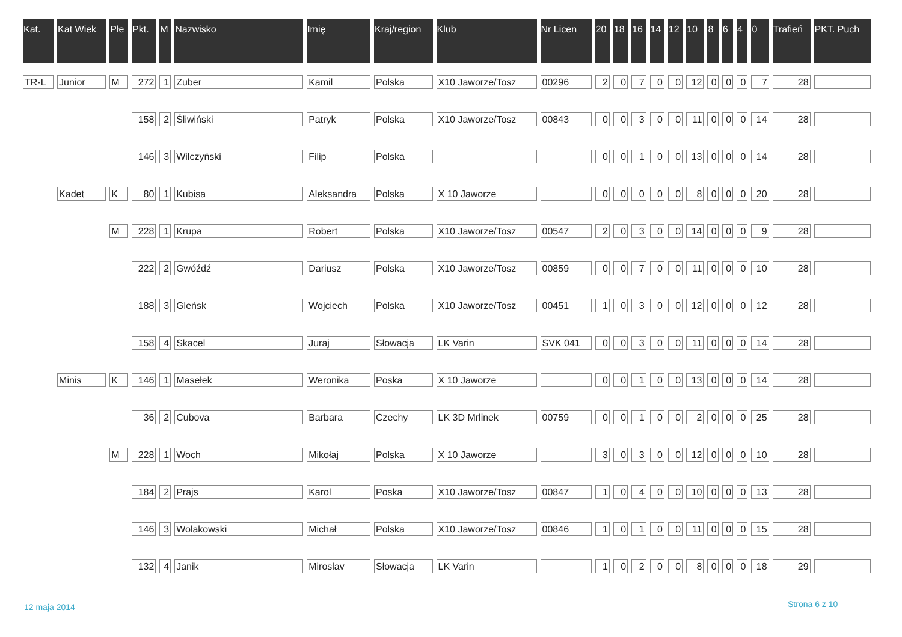| Kat. | Kat Wiek | Płe | Pkt. | M | Nazwisko | Imię | Kraj/region | Klub | Nr Licen | 20 | 18 | 16 | 14 | 12 | 10 | 8 | 6 | 4 | 0 | Trafień | PKT. Puch |
| --- | --- | --- | --- | --- | --- | --- | --- | --- | --- | --- | --- | --- | --- | --- | --- | --- | --- | --- | --- | --- | --- |
| TR-L | Junior | M | 272 | 1 | Zuber | Kamil | Polska | X10 Jaworze/Tosz | 00296 | 2 | 0 | 7 | 0 | 0 | 12 | 0 | 0 | 0 | 7 | 28 | |
| | | | 158 | 2 | Śliwiński | Patryk | Polska | X10 Jaworze/Tosz | 00843 | 0 | 0 | 3 | 0 | 0 | 11 | 0 | 0 | 0 | 14 | 28 | |
| | | | 146 | 3 | Wilczyński | Filip | Polska | | | 0 | 0 | 1 | 0 | 0 | 13 | 0 | 0 | 0 | 14 | 28 | |
| | Kadet | K | 80 | 1 | Kubisa | Aleksandra | Polska | X 10 Jaworze | | 0 | 0 | 0 | 0 | 0 | 8 | 0 | 0 | 0 | 20 | 28 | |
| | | M | 228 | 1 | Krupa | Robert | Polska | X10 Jaworze/Tosz | 00547 | 2 | 0 | 3 | 0 | 0 | 14 | 0 | 0 | 0 | 9 | 28 | |
| | | | 222 | 2 | Gwóźdź | Dariusz | Polska | X10 Jaworze/Tosz | 00859 | 0 | 0 | 7 | 0 | 0 | 11 | 0 | 0 | 0 | 10 | 28 | |
| | | | 188 | 3 | Gleńsk | Wojciech | Polska | X10 Jaworze/Tosz | 00451 | 1 | 0 | 3 | 0 | 0 | 12 | 0 | 0 | 0 | 12 | 28 | |
| | | | 158 | 4 | Skacel | Juraj | Słowacja | LK Varin | SVK 041 | 0 | 0 | 3 | 0 | 0 | 11 | 0 | 0 | 0 | 14 | 28 | |
| | Minis | K | 146 | 1 | Masełek | Weronika | Poska | X 10 Jaworze | | 0 | 0 | 1 | 0 | 0 | 13 | 0 | 0 | 0 | 14 | 28 | |
| | | | 36 | 2 | Cubova | Barbara | Czechy | LK 3D Mrlinek | 00759 | 0 | 0 | 1 | 0 | 0 | 2 | 0 | 0 | 0 | 25 | 28 | |
| | | M | 228 | 1 | Woch | Mikołaj | Polska | X 10 Jaworze | | 3 | 0 | 3 | 0 | 0 | 12 | 0 | 0 | 0 | 10 | 28 | |
| | | | 184 | 2 | Prajs | Karol | Poska | X10 Jaworze/Tosz | 00847 | 1 | 0 | 4 | 0 | 0 | 10 | 0 | 0 | 0 | 13 | 28 | |
| | | | 146 | 3 | Wolakowski | Michał | Polska | X10 Jaworze/Tosz | 00846 | 1 | 0 | 1 | 0 | 0 | 11 | 0 | 0 | 0 | 15 | 28 | |
| | | | 132 | 4 | Janik | Miroslav | Słowacja | LK Varin | | 1 | 0 | 2 | 0 | 0 | 8 | 0 | 0 | 0 | 18 | 29 | |
12 maja 2014 Strona 6 z 10